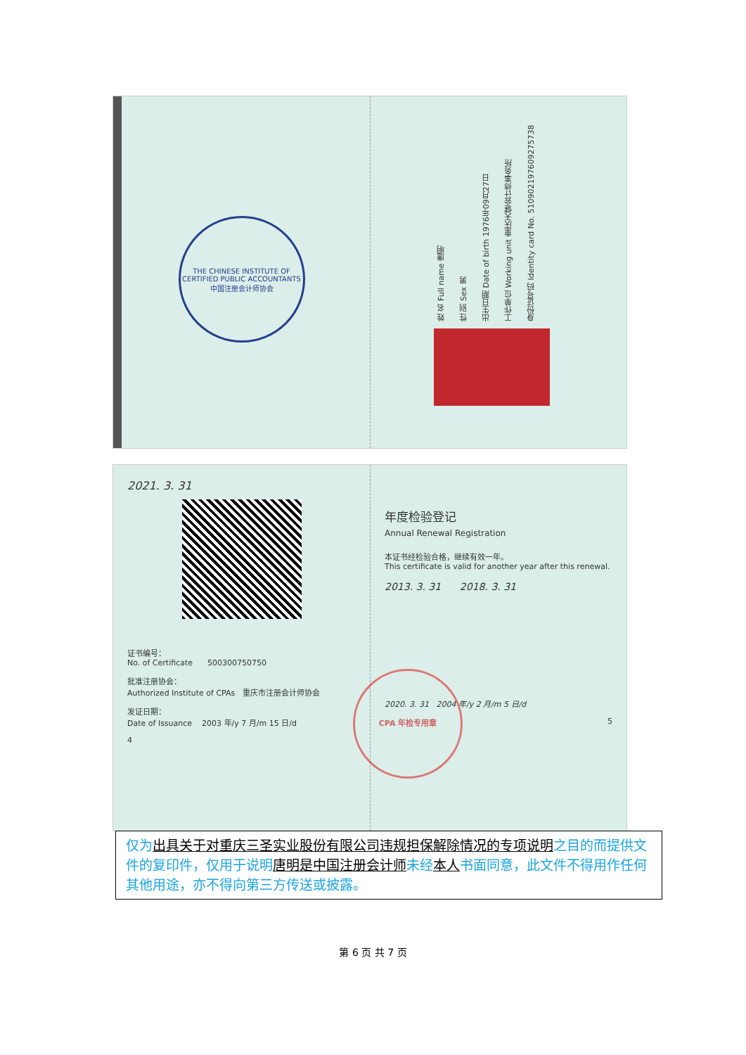THE CHINESE INSTITUTE OF CERTIFIED PUBLIC ACCOUNTANTS
中国注册会计师协会
姓 名 Full name 唐明
性 别 Sex 男
出生日期 Date of birth 1976年09月27日
工作单位 Working unit 重庆天健会计师事务所
身份证号码 Identity card No. 510902197609275738
2021. 3. 31
证书编号：
No. of Certificate 500300750750
批准注册协会：
Authorized Institute of CPAs 重庆市注册会计师协会
发证日期：
Date of Issuance 2003 年/y 7 月/m 15 日/d
4
年度检验登记
Annual Renewal Registration
本证书经检验合格，继续有效一年。
This certificate is valid for another year after this renewal.
2013. 3. 31 2018. 3. 31
2020. 3. 31 2004 年/y 2 月/m 5 日/d
5
CPA 年检专用章
仅为出具关于对重庆三圣实业股份有限公司违规担保解除情况的专项说明之目的而提供文件的复印件，仅用于说明唐明是中国注册会计师未经本人书面同意，此文件不得用作任何其他用途，亦不得向第三方传送或披露。
第 6 页 共 7 页